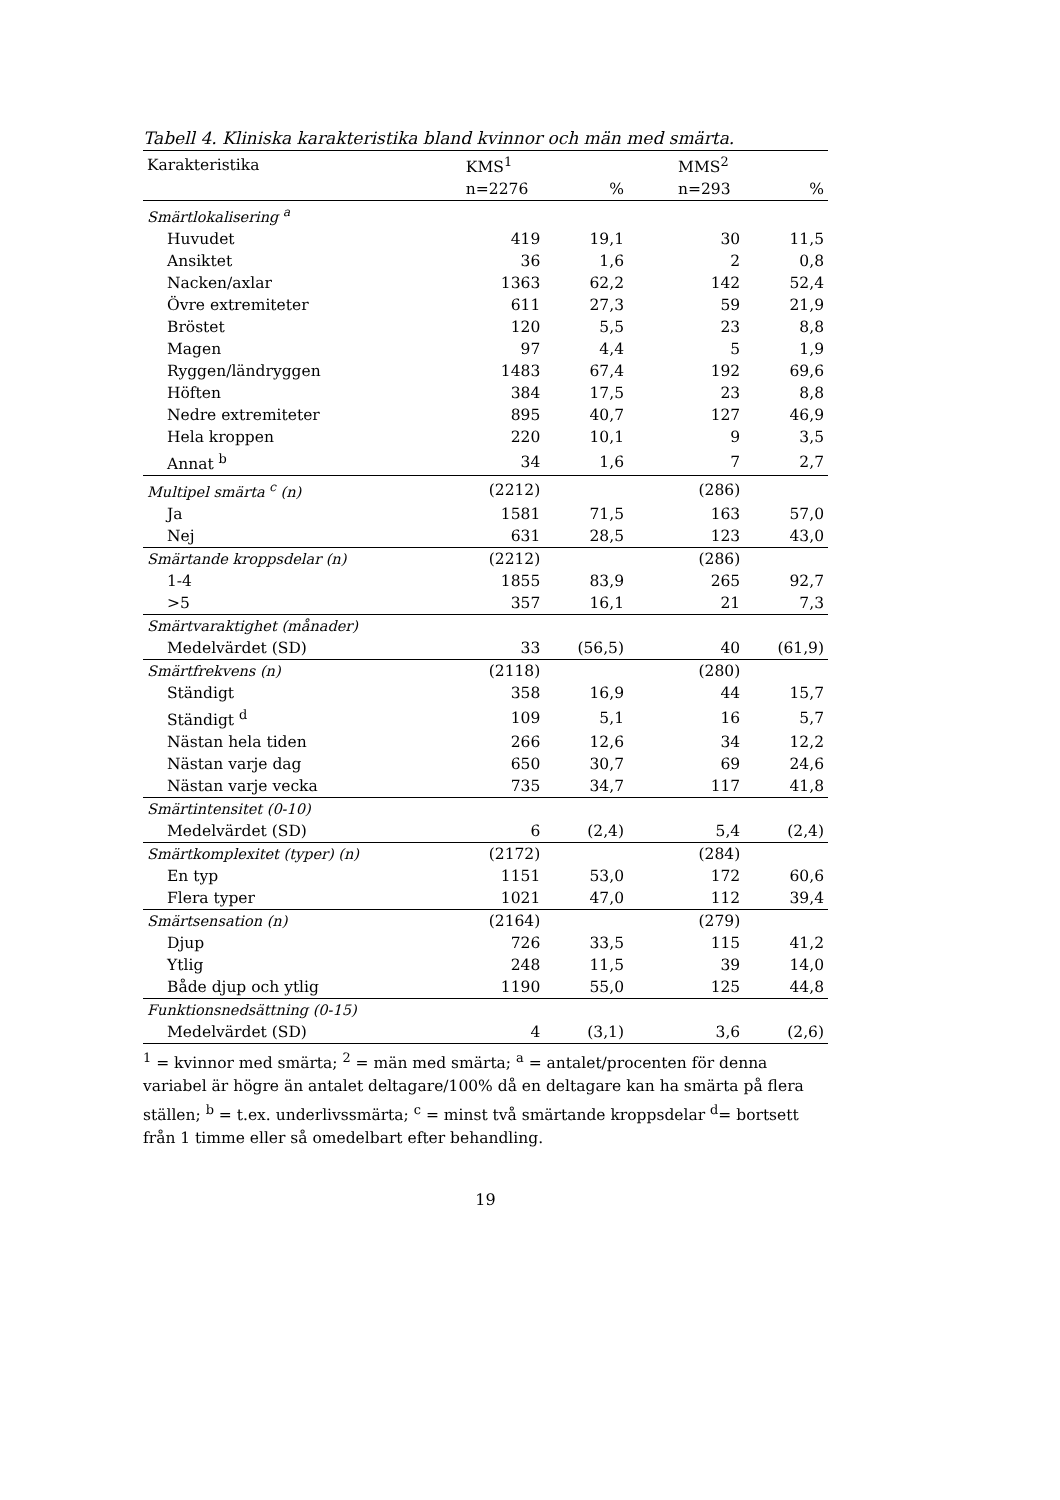Tabell 4. Kliniska karakteristika bland kvinnor och män med smärta.
| Karakteristika | KMS<sup>1</sup> | | MMS<sup>2</sup> | |
| --- | --- | --- | --- | --- |
| | n=2276 | % | n=293 | % |
| Smärtlokalisering <sup>a</sup> | | | | |
| Huvudet | 419 | 19,1 | 30 | 11,5 |
| Ansiktet | 36 | 1,6 | 2 | 0,8 |
| Nacken/axlar | 1363 | 62,2 | 142 | 52,4 |
| Övre extremiteter | 611 | 27,3 | 59 | 21,9 |
| Bröstet | 120 | 5,5 | 23 | 8,8 |
| Magen | 97 | 4,4 | 5 | 1,9 |
| Ryggen/ländryggen | 1483 | 67,4 | 192 | 69,6 |
| Höften | 384 | 17,5 | 23 | 8,8 |
| Nedre extremiteter | 895 | 40,7 | 127 | 46,9 |
| Hela kroppen | 220 | 10,1 | 9 | 3,5 |
| Annat <sup>b</sup> | 34 | 1,6 | 7 | 2,7 |
| Multipel smärta <sup>c</sup> (n) | (2212) | | (286) | |
| Ja | 1581 | 71,5 | 163 | 57,0 |
| Nej | 631 | 28,5 | 123 | 43,0 |
| Smärtande kroppsdelar (n) | (2212) | | (286) | |
| 1-4 | 1855 | 83,9 | 265 | 92,7 |
| >5 | 357 | 16,1 | 21 | 7,3 |
| Smärtvaraktighet (månader) | | | | |
| Medelvärdet (SD) | 33 | (56,5) | 40 | (61,9) |
| Smärtfrekvens (n) | (2118) | | (280) | |
| Ständigt | 358 | 16,9 | 44 | 15,7 |
| Ständigt <sup>d</sup> | 109 | 5,1 | 16 | 5,7 |
| Nästan hela tiden | 266 | 12,6 | 34 | 12,2 |
| Nästan varje dag | 650 | 30,7 | 69 | 24,6 |
| Nästan varje vecka | 735 | 34,7 | 117 | 41,8 |
| Smärtintensitet (0-10) | | | | |
| Medelvärdet (SD) | 6 | (2,4) | 5,4 | (2,4) |
| Smärtkomplexitet (typer) (n) | (2172) | | (284) | |
| En typ | 1151 | 53,0 | 172 | 60,6 |
| Flera typer | 1021 | 47,0 | 112 | 39,4 |
| Smärtsensation (n) | (2164) | | (279) | |
| Djup | 726 | 33,5 | 115 | 41,2 |
| Ytlig | 248 | 11,5 | 39 | 14,0 |
| Både djup och ytlig | 1190 | 55,0 | 125 | 44,8 |
| Funktionsnedsättning (0-15) | | | | |
| Medelvärdet (SD) | 4 | (3,1) | 3,6 | (2,6) |
<sup>1</sup> = kvinnor med smärta; <sup>2</sup> = män med smärta; <sup>a</sup> = antalet/procenten för denna variabel är högre än antalet deltagare/100% då en deltagare kan ha smärta på flera ställen; <sup>b</sup> = t.ex. underlivssmärta; <sup>c</sup> = minst två smärtande kroppsdelar <sup>d</sup>= bortsett från 1 timme eller så omedelbart efter behandling.
19